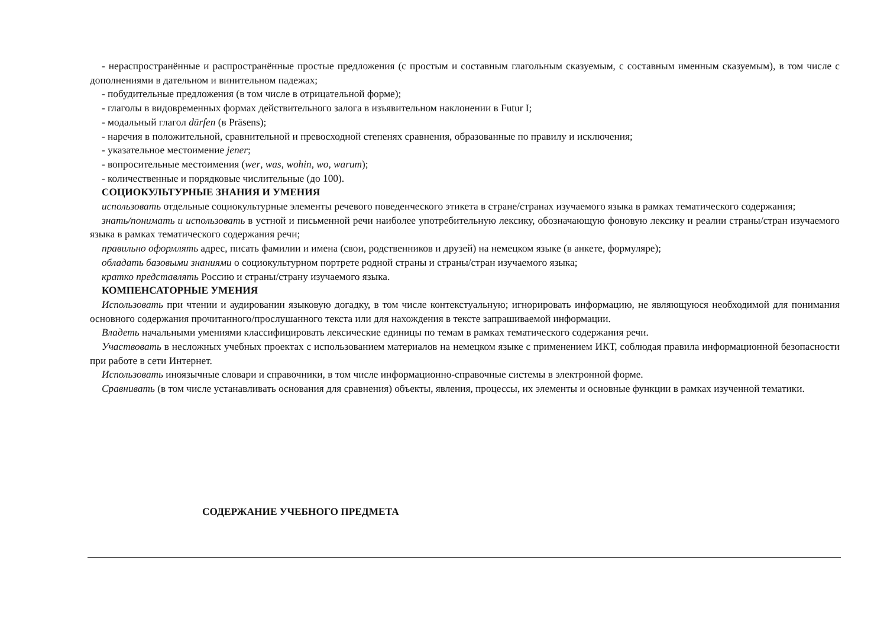- нераспространённые и распространённые простые предложения (с простым и составным глагольным сказуемым, с составным именным сказуемым), в том числе с дополнениями в дательном и винительном падежах;
- побудительные предложения (в том числе в отрицательной форме);
- глаголы в видовременных формах действительного залога в изъявительном наклонении в Futur I;
- модальный глагол dürfen (в Präsens);
- наречия в положительной, сравнительной и превосходной степенях сравнения, образованные по правилу и исключения;
- указательное местоимение jener;
- вопросительные местоимения (wer, was, wohin, wo, warum);
- количественные и порядковые числительные (до 100).
СОЦИОКУЛЬТУРНЫЕ ЗНАНИЯ И УМЕНИЯ
использовать отдельные социокультурные элементы речевого поведенческого этикета в стране/странах изучаемого языка в рамках тематического содержания;
знать/понимать и использовать в устной и письменной речи наиболее употребительную лексику, обозначающую фоновую лексику и реалии страны/стран изучаемого языка в рамках тематического содержания речи;
правильно оформлять адрес, писать фамилии и имена (свои, родственников и друзей) на немецком языке (в анкете, формуляре);
обладать базовыми знаниями о социокультурном портрете родной страны и страны/стран изучаемого языка;
кратко представлять Россию и страны/страну изучаемого языка.
КОМПЕНСАТОРНЫЕ УМЕНИЯ
Использовать при чтении и аудировании языковую догадку, в том числе контекстуальную; игнорировать информацию, не являющуюся необходимой для понимания основного содержания прочитанного/прослушанного текста или для нахождения в тексте запрашиваемой информации.
Владеть начальными умениями классифицировать лексические единицы по темам в рамках тематического содержания речи.
Участвовать в несложных учебных проектах с использованием материалов на немецком языке с применением ИКТ, соблюдая правила информационной безопасности при работе в сети Интернет.
Использовать иноязычные словари и справочники, в том числе информационно-справочные системы в электронной форме.
Сравнивать (в том числе устанавливать основания для сравнения) объекты, явления, процессы, их элементы и основные функции в рамках изученной тематики.
СОДЕРЖАНИЕ УЧЕБНОГО ПРЕДМЕТА